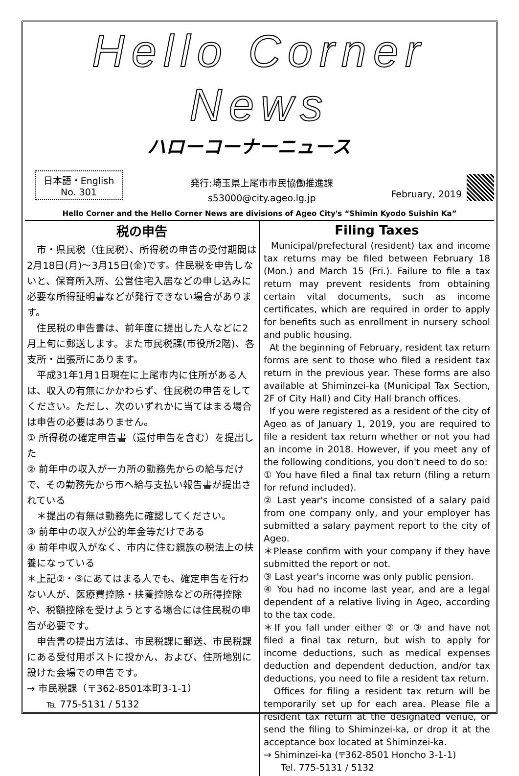Hello Corner News
ハローコーナーニュース
日本語・English
No. 301
発行:埼玉県上尾市市民協働推進課
s53000@city.ageo.lg.jp
February, 2019
Hello Corner and the Hello Corner News are divisions of Ageo City's “Shimin Kyodo Suishin Ka”
税の申告
　市・県民税（住民税）、所得税の申告の受付期間は2月18日(月)～3月15日(金)です。住民税を申告しないと、保育所入所、公営住宅入居などの申し込みに必要な所得証明書などが発行できない場合があります。
　住民税の申告書は、前年度に提出した人などに2月上旬に郵送します。また市民税課(市役所2階)、各支所・出張所にあります。
　平成31年1月1日現在に上尾市内に住所がある人は、収入の有無にかかわらず、住民税の申告をしてください。ただし、次のいずれかに当てはまる場合は申告の必要はありません。
① 所得税の確定申告書（還付申告を含む）を提出した
② 前年中の収入が一カ所の勤務先からの給与だけで、その勤務先から市へ給与支払い報告書が提出されている
　＊提出の有無は勤務先に確認してください。
③ 前年中の収入が公的年金等だけである
④ 前年中収入がなく、市内に住む親族の税法上の扶養になっている
＊上記②・③にあてはまる人でも、確定申告を行わない人が、医療費控除・扶養控除などの所得控除や、税額控除を受けようとする場合には住民税の申告が必要です。
　申告書の提出方法は、市民税課に郵送、市民税課にある受付用ポストに投かん、および、住所地別に設けた会場での申告です。
→ 市民税課（〒362-8501本町3-1-1）
　　℡ 775-5131 / 5132
Filing Taxes
Municipal/prefectural (resident) tax and income tax returns may be filed between February 18 (Mon.) and March 15 (Fri.). Failure to file a tax return may prevent residents from obtaining certain vital documents, such as income certificates, which are required in order to apply for benefits such as enrollment in nursery school and public housing.
At the beginning of February, resident tax return forms are sent to those who filed a resident tax return in the previous year. These forms are also available at Shiminzei-ka (Municipal Tax Section, 2F of City Hall) and City Hall branch offices.
If you were registered as a resident of the city of Ageo as of January 1, 2019, you are required to file a resident tax return whether or not you had an income in 2018. However, if you meet any of the following conditions, you don't need to do so:
① You have filed a final tax return (filing a return for refund included).
② Last year's income consisted of a salary paid from one company only, and your employer has submitted a salary payment report to the city of Ageo.
＊Please confirm with your company if they have submitted the report or not.
③ Last year's income was only public pension.
④ You had no income last year, and are a legal dependent of a relative living in Ageo, according to the tax code.
＊If you fall under either ② or ③ and have not filed a final tax return, but wish to apply for income deductions, such as medical expenses deduction and dependent deduction, and/or tax deductions, you need to file a resident tax return.
Offices for filing a resident tax return will be temporarily set up for each area. Please file a resident tax return at the designated venue, or send the filing to Shiminzei-ka, or drop it at the acceptance box located at Shiminzei-ka.
→ Shiminzei-ka (〒362-8501 Honcho 3-1-1)
Tel. 775-5131 / 5132